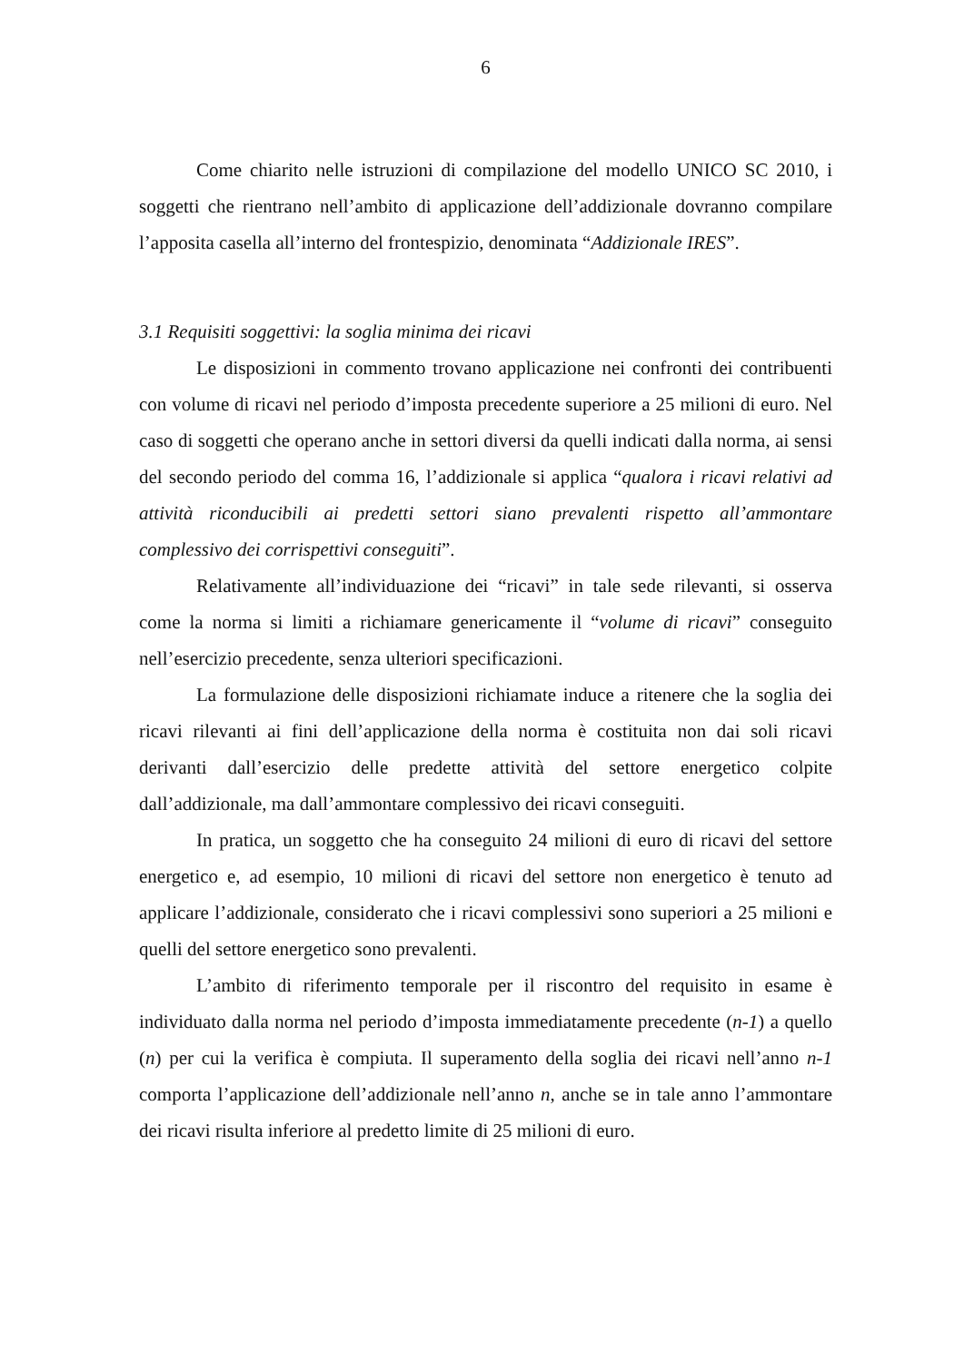6
Come chiarito nelle istruzioni di compilazione del modello UNICO SC 2010, i soggetti che rientrano nell’ambito di applicazione dell’addizionale dovranno compilare l’apposita casella all’interno del frontespizio, denominata “Addizionale IRES”.
3.1 Requisiti soggettivi: la soglia minima dei ricavi
Le disposizioni in commento trovano applicazione nei confronti dei contribuenti con volume di ricavi nel periodo d’imposta precedente superiore a 25 milioni di euro. Nel caso di soggetti che operano anche in settori diversi da quelli indicati dalla norma, ai sensi del secondo periodo del comma 16, l’addizionale si applica “qualora i ricavi relativi ad attività riconducibili ai predetti settori siano prevalenti rispetto all’ammontare complessivo dei corrispettivi conseguiti”.
Relativamente all’individuazione dei “ricavi” in tale sede rilevanti, si osserva come la norma si limiti a richiamare genericamente il “volume di ricavi” conseguito nell’esercizio precedente, senza ulteriori specificazioni.
La formulazione delle disposizioni richiamate induce a ritenere che la soglia dei ricavi rilevanti ai fini dell’applicazione della norma è costituita non dai soli ricavi derivanti dall’esercizio delle predette attività del settore energetico colpite dall’addizionale, ma dall’ammontare complessivo dei ricavi conseguiti.
In pratica, un soggetto che ha conseguito 24 milioni di euro di ricavi del settore energetico e, ad esempio, 10 milioni di ricavi del settore non energetico è tenuto ad applicare l’addizionale, considerato che i ricavi complessivi sono superiori a 25 milioni e quelli del settore energetico sono prevalenti.
L’ambito di riferimento temporale per il riscontro del requisito in esame è individuato dalla norma nel periodo d’imposta immediatamente precedente (n-1) a quello (n) per cui la verifica è compiuta. Il superamento della soglia dei ricavi nell’anno n-1 comporta l’applicazione dell’addizionale nell’anno n, anche se in tale anno l’ammontare dei ricavi risulta inferiore al predetto limite di 25 milioni di euro.